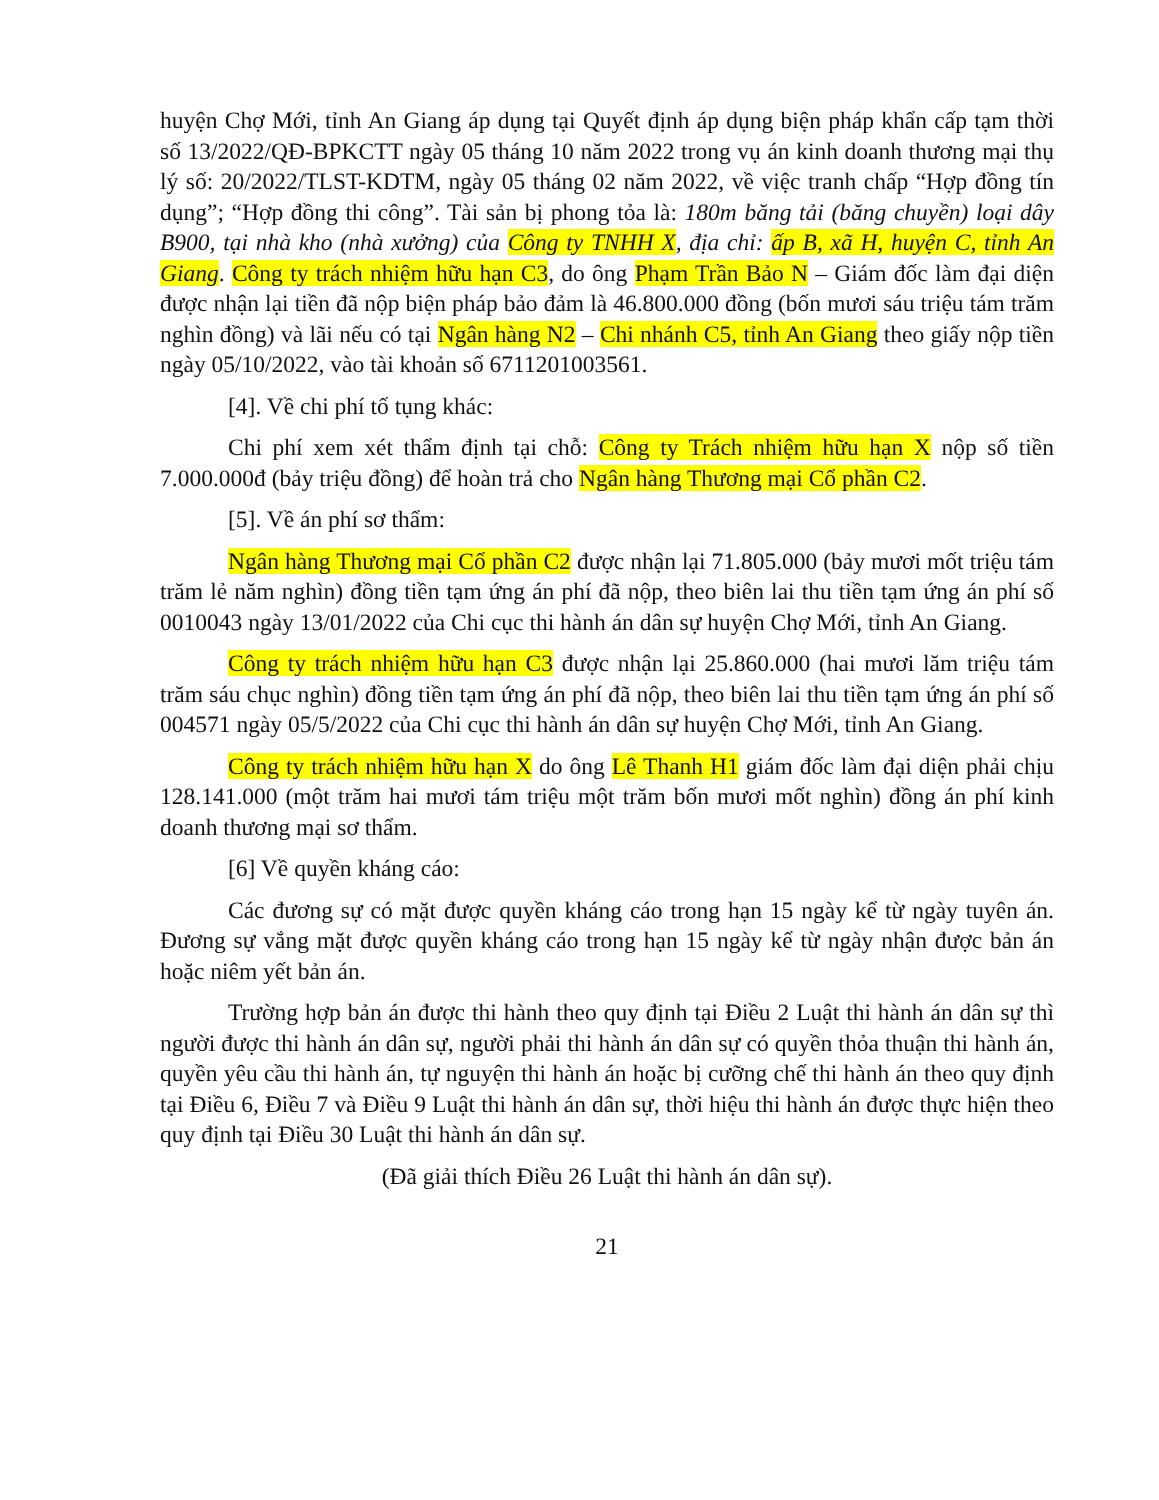huyện Chợ Mới, tỉnh An Giang áp dụng tại Quyết định áp dụng biện pháp khẩn cấp tạm thời số 13/2022/QĐ-BPKCTT ngày 05 tháng 10 năm 2022 trong vụ án kinh doanh thương mại thụ lý số: 20/2022/TLST-KDTM, ngày 05 tháng 02 năm 2022, về việc tranh chấp “Hợp đồng tín dụng”; “Hợp đồng thi công”. Tài sản bị phong tỏa là: 180m băng tải (băng chuyền) loại dây B900, tại nhà kho (nhà xưởng) của Công ty TNHH X, địa chỉ: ấp B, xã H, huyện C, tỉnh An Giang. Công ty trách nhiệm hữu hạn C3, do ông Phạm Trần Bảo N – Giám đốc làm đại diện được nhận lại tiền đã nộp biện pháp bảo đảm là 46.800.000 đồng (bốn mươi sáu triệu tám trăm nghìn đồng) và lãi nếu có tại Ngân hàng N2 – Chi nhánh C5, tỉnh An Giang theo giấy nộp tiền ngày 05/10/2022, vào tài khoản số 6711201003561.
[4]. Về chi phí tố tụng khác:
Chi phí xem xét thẩm định tại chỗ: Công ty Trách nhiệm hữu hạn X nộp số tiền 7.000.000đ (bảy triệu đồng) để hoàn trả cho Ngân hàng Thương mại Cổ phần C2.
[5]. Về án phí sơ thẩm:
Ngân hàng Thương mại Cổ phần C2 được nhận lại 71.805.000 (bảy mươi mốt triệu tám trăm lẻ năm nghìn) đồng tiền tạm ứng án phí đã nộp, theo biên lai thu tiền tạm ứng án phí số 0010043 ngày 13/01/2022 của Chi cục thi hành án dân sự huyện Chợ Mới, tỉnh An Giang.
Công ty trách nhiệm hữu hạn C3 được nhận lại 25.860.000 (hai mươi lăm triệu tám trăm sáu chục nghìn) đồng tiền tạm ứng án phí đã nộp, theo biên lai thu tiền tạm ứng án phí số 004571 ngày 05/5/2022 của Chi cục thi hành án dân sự huyện Chợ Mới, tỉnh An Giang.
Công ty trách nhiệm hữu hạn X do ông Lê Thanh H1 giám đốc làm đại diện phải chịu 128.141.000 (một trăm hai mươi tám triệu một trăm bốn mươi mốt nghìn) đồng án phí kinh doanh thương mại sơ thẩm.
[6] Về quyền kháng cáo:
Các đương sự có mặt được quyền kháng cáo trong hạn 15 ngày kể từ ngày tuyên án. Đương sự vắng mặt được quyền kháng cáo trong hạn 15 ngày kể từ ngày nhận được bản án hoặc niêm yết bản án.
Trường hợp bản án được thi hành theo quy định tại Điều 2 Luật thi hành án dân sự thì người được thi hành án dân sự, người phải thi hành án dân sự có quyền thỏa thuận thi hành án, quyền yêu cầu thi hành án, tự nguyện thi hành án hoặc bị cưỡng chế thi hành án theo quy định tại Điều 6, Điều 7 và Điều 9 Luật thi hành án dân sự, thời hiệu thi hành án được thực hiện theo quy định tại Điều 30 Luật thi hành án dân sự.
(Đã giải thích Điều 26 Luật thi hành án dân sự).
21